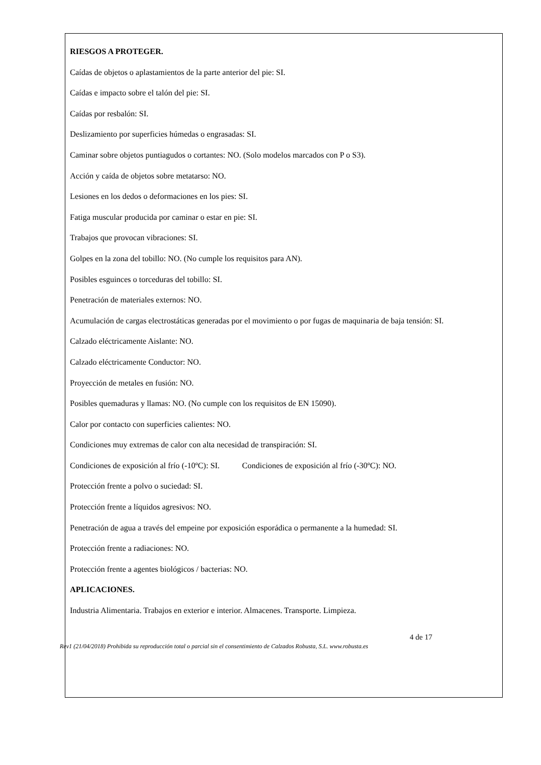RIESGOS A PROTEGER.
Caídas de objetos o aplastamientos de la parte anterior del pie: SI.
Caídas e impacto sobre el talón del pie: SI.
Caídas por resbalón: SI.
Deslizamiento por superficies húmedas o engrasadas: SI.
Caminar sobre objetos puntiagudos o cortantes: NO. (Solo modelos marcados con P o S3).
Acción y caída de objetos sobre metatarso: NO.
Lesiones en los dedos o deformaciones en los pies: SI.
Fatiga muscular producida por caminar o estar en pie: SI.
Trabajos que provocan vibraciones: SI.
Golpes en la zona del tobillo: NO. (No cumple los requisitos para AN).
Posibles esguinces o torceduras del tobillo: SI.
Penetración de materiales externos: NO.
Acumulación de cargas electrostáticas generadas por el movimiento o por fugas de maquinaria de baja tensión: SI.
Calzado eléctricamente Aislante: NO.
Calzado eléctricamente Conductor: NO.
Proyección de metales en fusión: NO.
Posibles quemaduras y llamas: NO. (No cumple con los requisitos de EN 15090).
Calor por contacto con superficies calientes: NO.
Condiciones muy extremas de calor con alta necesidad de transpiración: SI.
Condiciones de exposición al frío (-10ºC): SI. Condiciones de exposición al frío (-30ºC): NO.
Protección frente a polvo o suciedad: SI.
Protección frente a líquidos agresivos: NO.
Penetración de agua a través del empeine por exposición esporádica o permanente a la humedad: SI.
Protección frente a radiaciones: NO.
Protección frente a agentes biológicos / bacterias: NO.
APLICACIONES.
Industria Alimentaria. Trabajos en exterior e interior. Almacenes. Transporte. Limpieza.
4 de 17
Rev1 (21/04/2018) Prohibida su reproducción total o parcial sin el consentimiento de Calzados Robusta, S.L. www.robusta.es